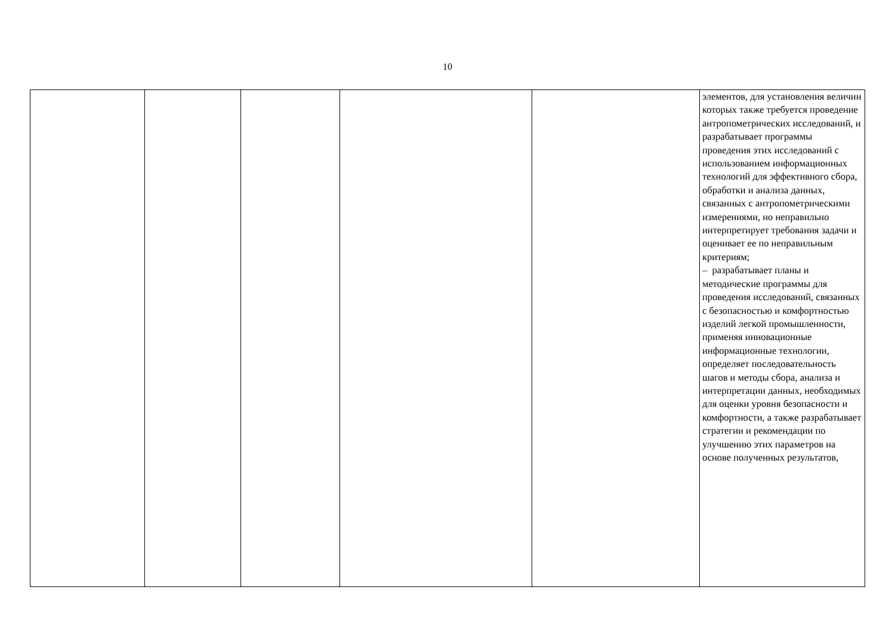10
| | | | | | элементов, для установления величин которых также требуется проведение антропометрических исследований, и разрабатывает программы проведения этих исследований с использованием информационных технологий для эффективного сбора, обработки и анализа данных, связанных с антропометрическими измерениями, но неправильно интерпретирует требования задачи и оценивает ее по неправильным критериям; – разрабатывает планы и методические программы для проведения исследований, связанных с безопасностью и комфортностью изделий легкой промышленности, применяя инновационные информационные технологии, определяет последовательность шагов и методы сбора, анализа и интерпретации данных, необходимых для оценки уровня безопасности и комфортности, а также разрабатывает стратегии и рекомендации по улучшению этих параметров на основе полученных результатов, |